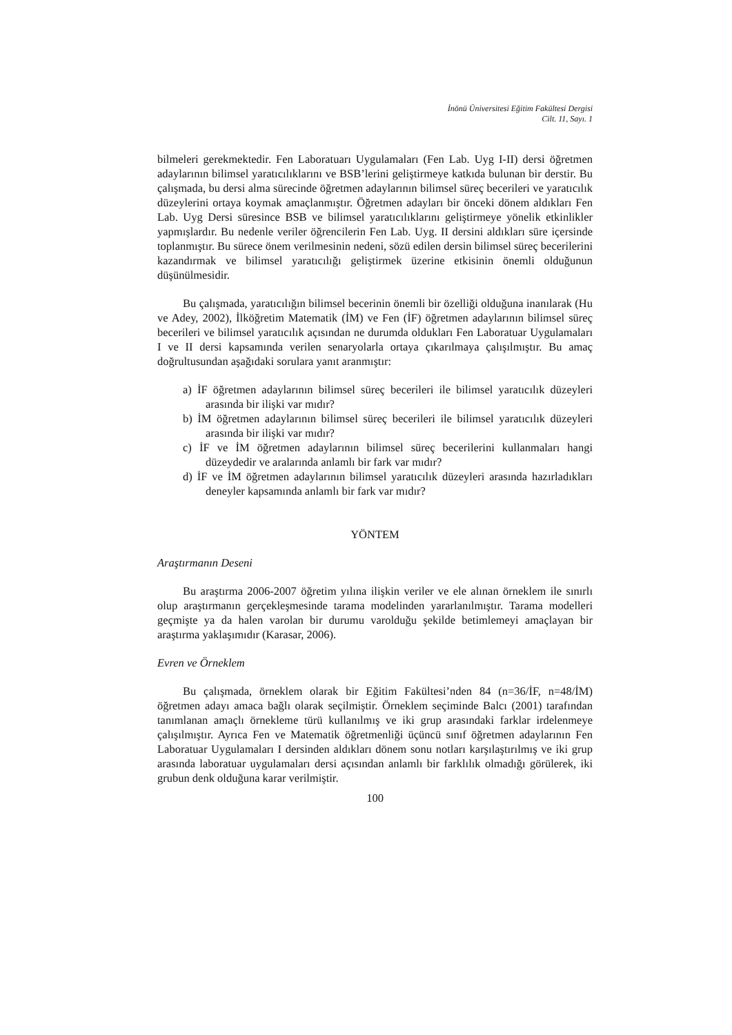İnönü Üniversitesi Eğitim Fakültesi Dergisi
Cilt. 11, Sayı. 1
bilmeleri gerekmektedir. Fen Laboratuarı Uygulamaları (Fen Lab. Uyg I-II) dersi öğretmen adaylarının bilimsel yaratıcılıklarını ve BSB’lerini geliştirmeye katkıda bulunan bir derstir. Bu çalışmada, bu dersi alma sürecinde öğretmen adaylarının bilimsel süreç becerileri ve yaratıcılık düzeylerini ortaya koymak amaçlanmıştır. Öğretmen adayları bir önceki dönem aldıkları Fen Lab. Uyg Dersi süresince BSB ve bilimsel yaratıcılıklarını geliştirmeye yönelik etkinlikler yapmışlardır. Bu nedenle veriler öğrencilerin Fen Lab. Uyg. II dersini aldıkları süre içersinde toplanmıştır. Bu sürece önem verilmesinin nedeni, sözü edilen dersin bilimsel süreç becerilerini kazandırmak ve bilimsel yaratıcılığı geliştirmek üzerine etkisinin önemli olduğunun düşünülmesidir.
Bu çalışmada, yaratıcılığın bilimsel becerinin önemli bir özelliği olduğuna inanılarak (Hu ve Adey, 2002), İlköğretim Matematik (İM) ve Fen (İF) öğretmen adaylarının bilimsel süreç becerileri ve bilimsel yaratıcılık açısından ne durumda oldukları Fen Laboratuar Uygulamaları I ve II dersi kapsamında verilen senaryolarla ortaya çıkarılmaya çalışılmıştır. Bu amaç doğrultusundan aşağıdaki sorulara yanıt aranmıştır:
a) İF öğretmen adaylarının bilimsel süreç becerileri ile bilimsel yaratıcılık düzeyleri arasında bir ilişki var mıdır?
b) İM öğretmen adaylarının bilimsel süreç becerileri ile bilimsel yaratıcılık düzeyleri arasında bir ilişki var mıdır?
c) İF ve İM öğretmen adaylarının bilimsel süreç becerilerini kullanmaları hangi düzeydedir ve aralarında anlamlı bir fark var mıdır?
d) İF ve İM öğretmen adaylarının bilimsel yaratıcılık düzeyleri arasında hazırladıkları deneyler kapsamında anlamlı bir fark var mıdır?
YÖNTEM
Araştırmanın Deseni
Bu araştırma 2006-2007 öğretim yılına ilişkin veriler ve ele alınan örneklem ile sınırlı olup araştırmanın gerçekleşmesinde tarama modelinden yararlanılmıştır. Tarama modelleri geçmişte ya da halen varolan bir durumu varolduğu şekilde betimlemeyi amaçlayan bir araştırma yaklaşımıdır (Karasar, 2006).
Evren ve Örneklem
Bu çalışmada, örneklem olarak bir Eğitim Fakültesi’nden 84 (n=36/İF, n=48/İM) öğretmen adayı amaca bağlı olarak seçilmiştir. Örneklem seçiminde Balcı (2001) tarafından tanımlanan amaçlı örnekleme türü kullanılmış ve iki grup arasındaki farklar irdelenmeye çalışılmıştır. Ayrıca Fen ve Matematik öğretmenliği üçüncü sınıf öğretmen adaylarının Fen Laboratuar Uygulamaları I dersinden aldıkları dönem sonu notları karşılaştırılmış ve iki grup arasında laboratuar uygulamaları dersi açısından anlamlı bir farklılık olmadığı görülerek, iki grubun denk olduğuna karar verilmiştir.
100